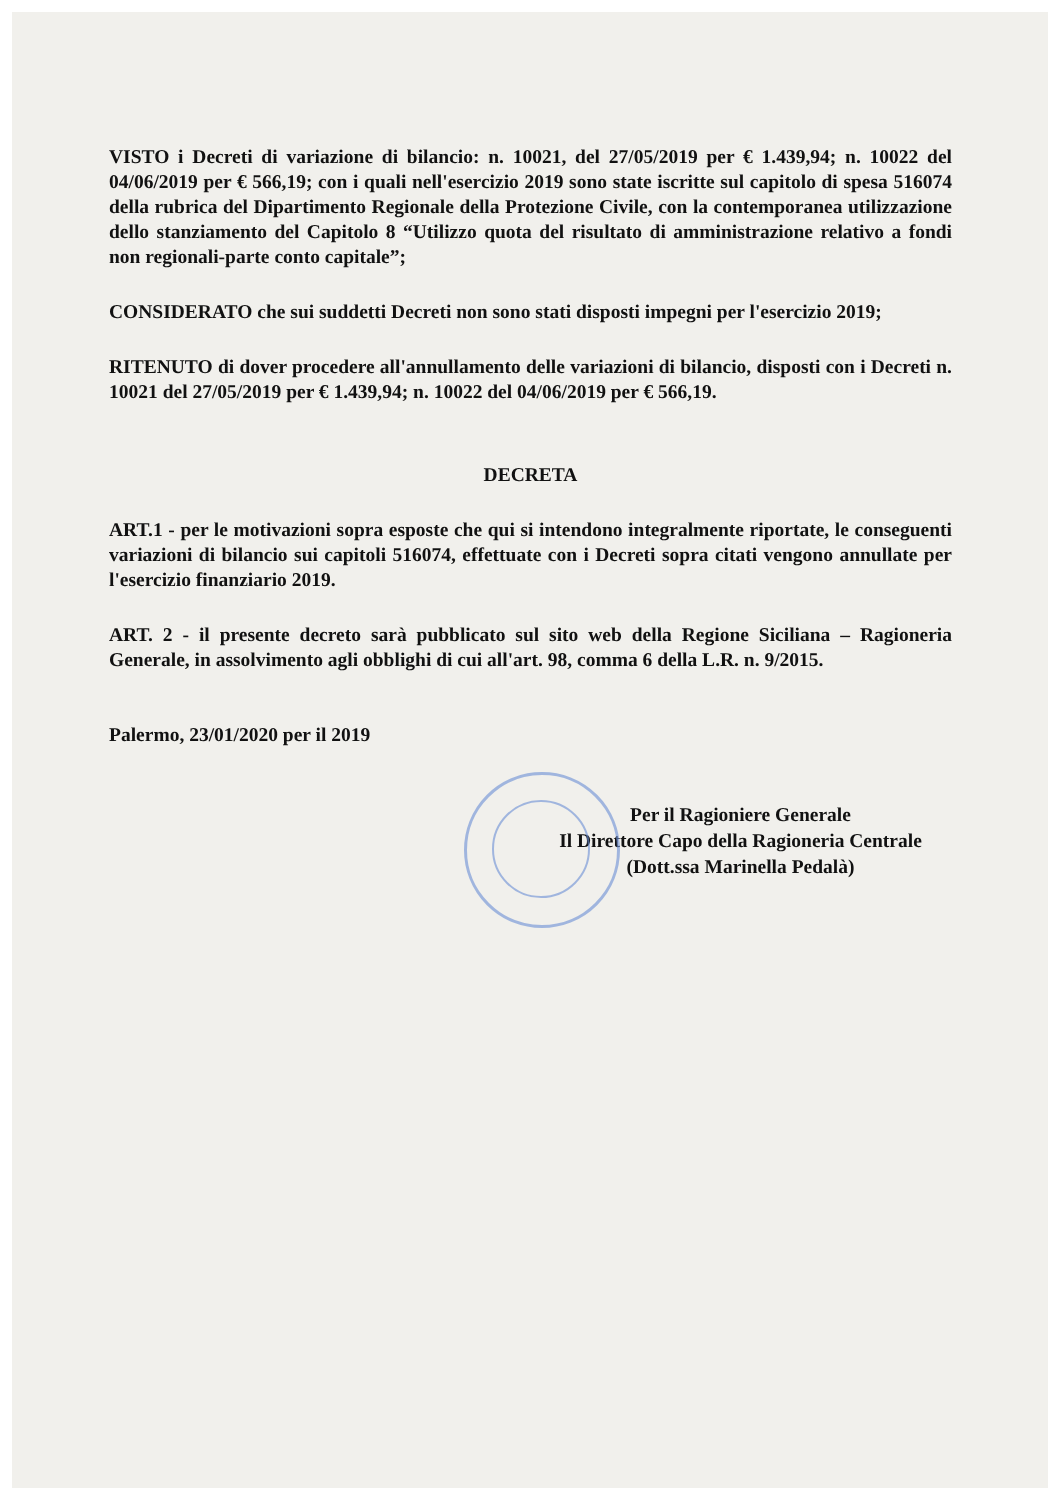VISTO i Decreti di variazione di bilancio: n. 10021, del 27/05/2019 per € 1.439,94; n. 10022 del 04/06/2019 per € 566,19; con i quali nell'esercizio 2019 sono state iscritte sul capitolo di spesa 516074 della rubrica del Dipartimento Regionale della Protezione Civile, con la contemporanea utilizzazione dello stanziamento del Capitolo 8 “Utilizzo quota del risultato di amministrazione relativo a fondi non regionali-parte conto capitale”;
CONSIDERATO che sui suddetti Decreti non sono stati disposti impegni per l'esercizio 2019;
RITENUTO di dover procedere all'annullamento delle variazioni di bilancio, disposti con i Decreti n. 10021 del 27/05/2019 per € 1.439,94; n. 10022 del 04/06/2019 per € 566,19.
DECRETA
ART.1 - per le motivazioni sopra esposte che qui si intendono integralmente riportate, le conseguenti variazioni di bilancio sui capitoli 516074, effettuate con i Decreti sopra citati vengono annullate per l'esercizio finanziario 2019.
ART. 2 - il presente decreto sarà pubblicato sul sito web della Regione Siciliana – Ragioneria Generale, in assolvimento agli obblighi di cui all'art. 98, comma 6 della L.R. n. 9/2015.
Palermo, 23/01/2020 per il 2019
Per il Ragioniere Generale
Il Direttore Capo della Ragioneria Centrale
(Dott.ssa Marinella Pedalà)